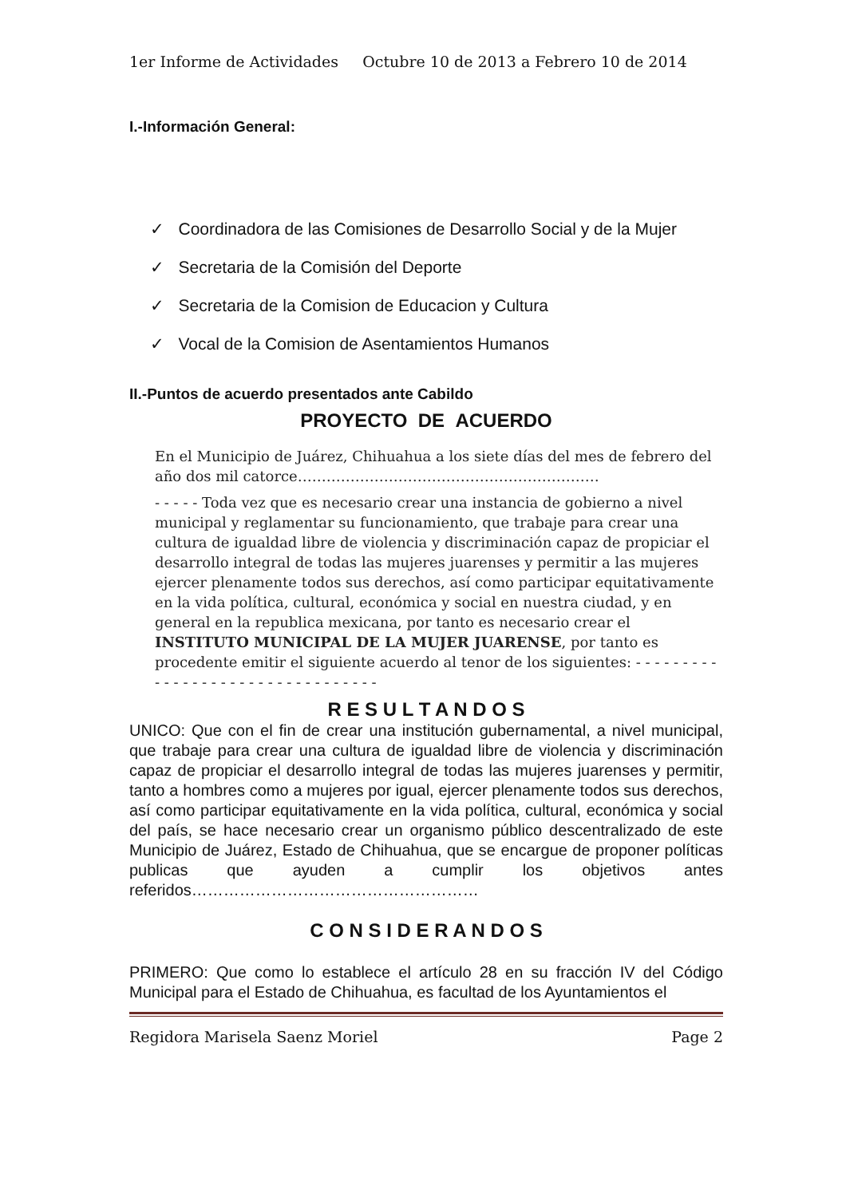1er Informe de Actividades Octubre 10 de 2013 a Febrero 10 de 2014
I.-Información General:
✓ Coordinadora de las Comisiones de Desarrollo Social y de la Mujer
✓ Secretaria de la Comisión del Deporte
✓ Secretaria de la Comision de Educacion y Cultura
✓ Vocal de la Comision de Asentamientos Humanos
II.-Puntos de acuerdo presentados ante Cabildo
PROYECTO DE ACUERDO
En el Municipio de Juárez, Chihuahua a los siete días del mes de febrero del año dos mil catorce………………………………………………………
- - - - - Toda vez que es necesario crear una instancia de gobierno a nivel municipal y reglamentar su funcionamiento, que trabaje para crear una cultura de igualdad libre de violencia y discriminación capaz de propiciar el desarrollo integral de todas las mujeres juarenses y permitir a las mujeres ejercer plenamente todos sus derechos, así como participar equitativamente en la vida política, cultural, económica y social en nuestra ciudad, y en general en la republica mexicana, por tanto es necesario crear el INSTITUTO MUNICIPAL DE LA MUJER JUARENSE, por tanto es procedente emitir el siguiente acuerdo al tenor de los siguientes: - - - - - - - - - - - - - - - - - - - - - - - - - - - - - - - - -
R E S U L T A N D O S
UNICO: Que con el fin de crear una institución gubernamental, a nivel municipal, que trabaje para crear una cultura de igualdad libre de violencia y discriminación capaz de propiciar el desarrollo integral de todas las mujeres juarenses y permitir, tanto a hombres como a mujeres por igual, ejercer plenamente todos sus derechos, así como participar equitativamente en la vida política, cultural, económica y social del país, se hace necesario crear un organismo público descentralizado de este Municipio de Juárez, Estado de Chihuahua, que se encargue de proponer políticas publicas que ayuden a cumplir los objetivos antes referidos………………………………………………
C O N S I D E R A N D O S
PRIMERO: Que como lo establece el artículo 28 en su fracción IV del Código Municipal para el Estado de Chihuahua, es facultad de los Ayuntamientos el
Regidora Marisela Saenz Moriel Page 2